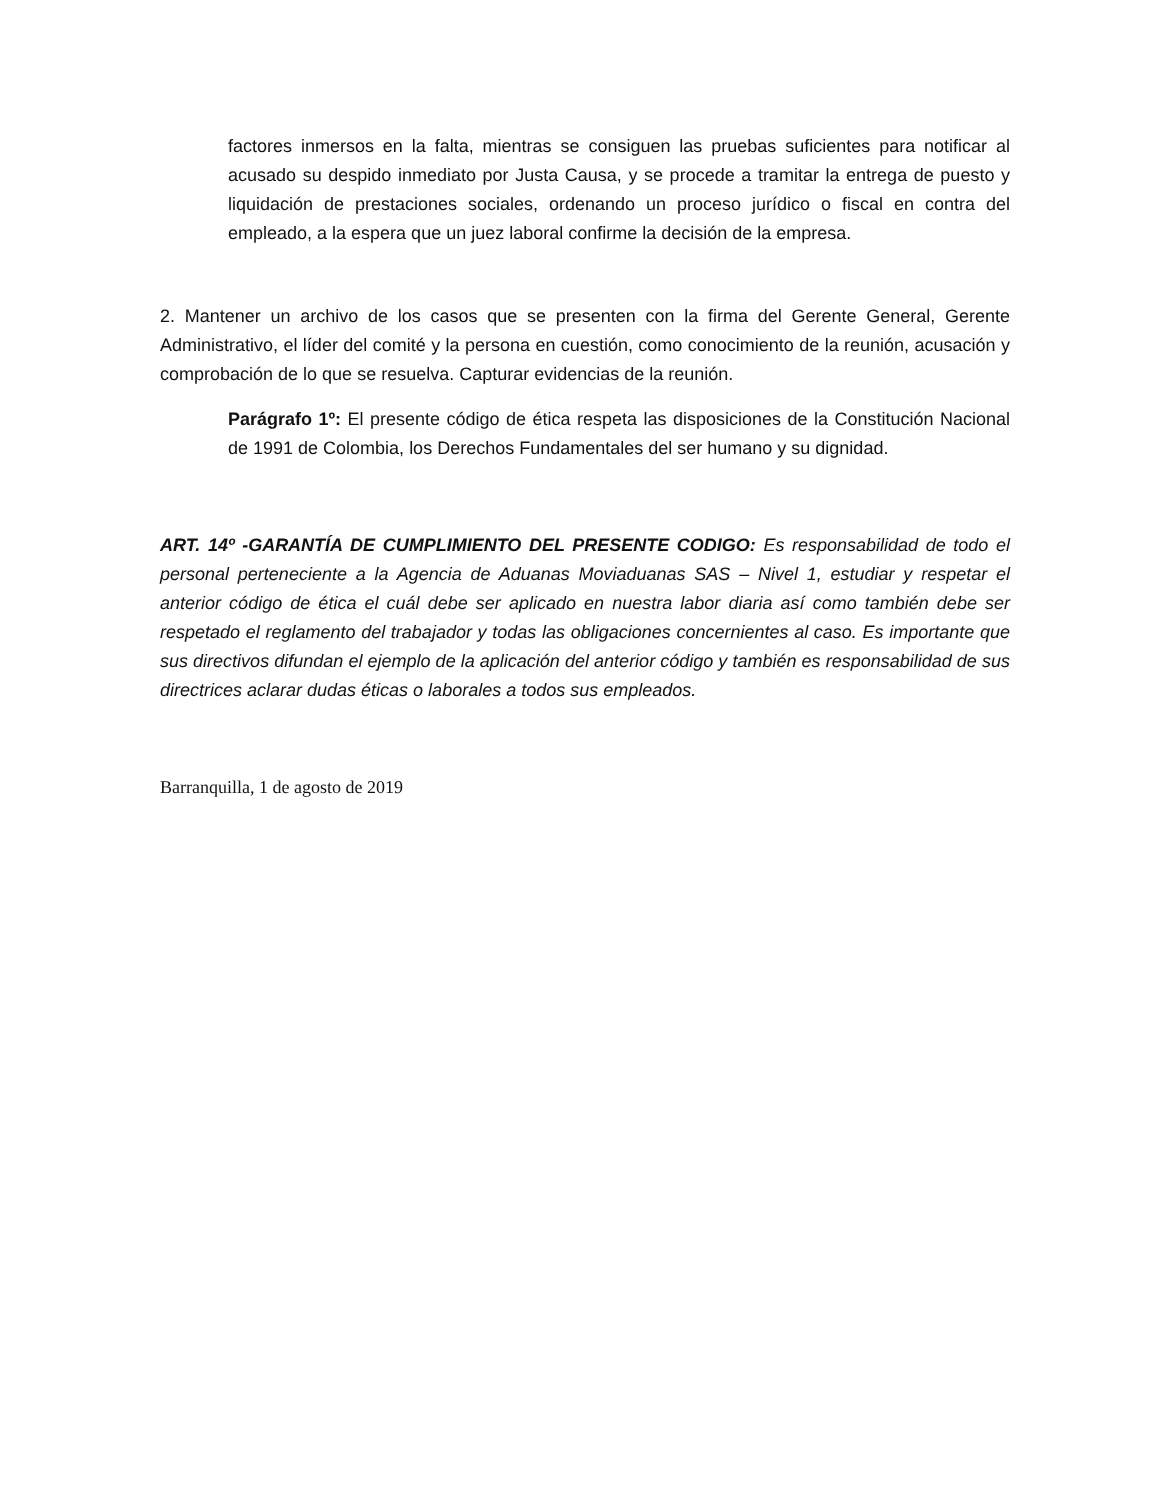factores inmersos en la falta, mientras se consiguen las pruebas suficientes para notificar al acusado su despido inmediato por Justa Causa, y se procede a tramitar la entrega de puesto y liquidación de prestaciones sociales, ordenando un proceso jurídico o fiscal en contra del empleado, a la espera que un juez laboral confirme la decisión de la empresa.
2. Mantener un archivo de los casos que se presenten con la firma del Gerente General, Gerente Administrativo, el líder del comité y la persona en cuestión, como conocimiento de la reunión, acusación y comprobación de lo que se resuelva. Capturar evidencias de la reunión.
Parágrafo 1º: El presente código de ética respeta las disposiciones de la Constitución Nacional de 1991 de Colombia, los Derechos Fundamentales del ser humano y su dignidad.
ART. 14º -GARANTÍA DE CUMPLIMIENTO DEL PRESENTE CODIGO: Es responsabilidad de todo el personal perteneciente a la Agencia de Aduanas Moviaduanas SAS – Nivel 1, estudiar y respetar el anterior código de ética el cuál debe ser aplicado en nuestra labor diaria así como también debe ser respetado el reglamento del trabajador y todas las obligaciones concernientes al caso. Es importante que sus directivos difundan el ejemplo de la aplicación del anterior código y también es responsabilidad de sus directrices aclarar dudas éticas o laborales a todos sus empleados.
Barranquilla, 1 de agosto de 2019